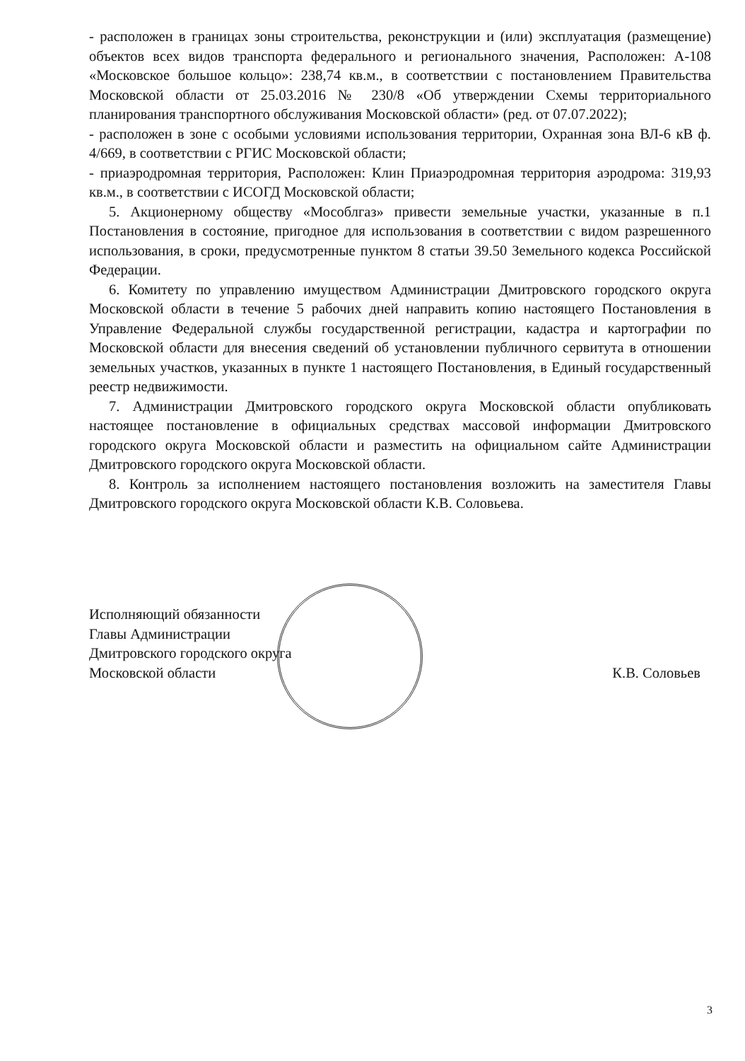- расположен в границах зоны строительства, реконструкции и (или) эксплуатация (размещение) объектов всех видов транспорта федерального и регионального значения, Расположен: А-108 «Московское большое кольцо»: 238,74 кв.м., в соответствии с постановлением Правительства Московской области от 25.03.2016 № 230/8 «Об утверждении Схемы территориального планирования транспортного обслуживания Московской области» (ред. от 07.07.2022);
- расположен в зоне с особыми условиями использования территории, Охранная зона ВЛ-6 кВ ф. 4/669, в соответствии с РГИС Московской области;
- приаэродромная территория, Расположен: Клин Приаэродромная территория аэродрома: 319,93 кв.м., в соответствии с ИСОГД Московской области;
5. Акционерному обществу «Мособлгаз» привести земельные участки, указанные в п.1 Постановления в состояние, пригодное для использования в соответствии с видом разрешенного использования, в сроки, предусмотренные пунктом 8 статьи 39.50 Земельного кодекса Российской Федерации.
6. Комитету по управлению имуществом Администрации Дмитровского городского округа Московской области в течение 5 рабочих дней направить копию настоящего Постановления в Управление Федеральной службы государственной регистрации, кадастра и картографии по Московской области для внесения сведений об установлении публичного сервитута в отношении земельных участков, указанных в пункте 1 настоящего Постановления, в Единый государственный реестр недвижимости.
7. Администрации Дмитровского городского округа Московской области опубликовать настоящее постановление в официальных средствах массовой информации Дмитровского городского округа Московской области и разместить на официальном сайте Администрации Дмитровского городского округа Московской области.
8. Контроль за исполнением настоящего постановления возложить на заместителя Главы Дмитровского городского округа Московской области К.В. Соловьева.
Исполняющий обязанности
Главы Администрации
Дмитровского городского округа
Московской области
К.В. Соловьев
3